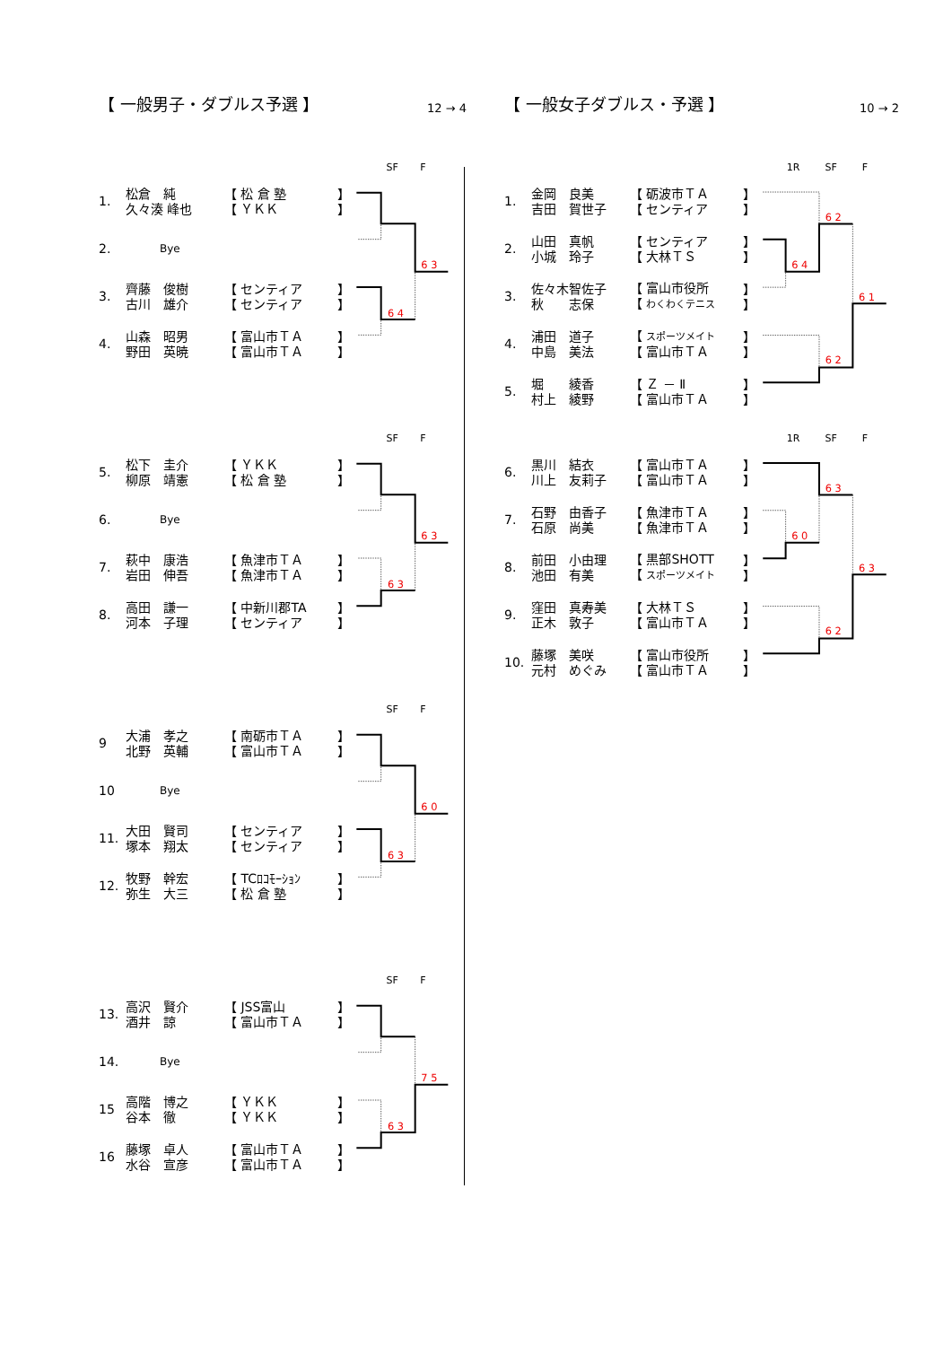【 一般男子・ダブルス予選 】 12 → 4
SF F
| 1. | 松倉 純 久々湊 峰也 | 【 松 倉 塾 【 ＹＫＫ | 】 】 |
| 2. | Bye | | |
| 3. | 齊藤 俊樹 古川 雄介 | 【 センティア 【 センティア | 】 】 |
| 4. | 山森 昭男 野田 英暁 | 【 富山市ＴＡ 【 富山市ＴＡ | 】 】 |
6 3
6 4
SF F
| 5. | 松下 圭介 柳原 靖憲 | 【 ＹＫＫ 【 松 倉 塾 | 】 】 |
| 6. | Bye | | |
| 7. | 萩中 康浩 岩田 伸吾 | 【 魚津市ＴＡ 【 魚津市ＴＡ | 】 】 |
| 8. | 高田 謙一 河本 子理 | 【 中新川郡TA 【 センティア | 】 】 |
6 3
6 3
SF F
| 9 | 大浦 孝之 北野 英輔 | 【 南砺市ＴＡ 【 富山市ＴＡ | 】 】 |
| 10 | Bye | | |
| 11. | 大田 賢司 塚本 翔太 | 【 センティア 【 センティア | 】 】 |
| 12. | 牧野 幹宏 弥生 大三 | 【 TCﾛｺﾓｰｼｮﾝ 【 松 倉 塾 | 】 】 |
6 0
6 3
SF F
| 13. | 高沢 賢介 酒井 諒 | 【 JSS富山 【 富山市ＴＡ | 】 】 |
| 14. | Bye | | |
| 15 | 高階 博之 谷本 徹 | 【 ＹＫＫ 【 ＹＫＫ | 】 】 |
| 16 | 藤塚 卓人 水谷 宣彦 | 【 富山市ＴＡ 【 富山市ＴＡ | 】 】 |
7 5
6 3
【 一般女子ダブルス・予選 】 10 → 2
1R SF F
| 1. | 金岡 良美 吉田 賀世子 | 【 砺波市ＴＡ 【 センティア | 】 】 |
| 2. | 山田 真帆 小城 玲子 | 【 センティア 【 大林ＴＳ | 】 】 |
| 3. | 佐々木智佐子 秋 志保 | 【 富山市役所 【 わくわくテニス | 】 】 |
| 4. | 浦田 道子 中島 美法 | 【 スポーツメイト 【 富山市ＴＡ | 】 】 |
| 5. | 堀 綾香 村上 綾野 | 【 Ｚ － Ⅱ 【 富山市ＴＡ | 】 】 |
6 2
6 4
6 1
6 2
1R SF F
| 6. | 黒川 結衣 川上 友莉子 | 【 富山市ＴＡ 【 富山市ＴＡ | 】 】 |
| 7. | 石野 由香子 石原 尚美 | 【 魚津市ＴＡ 【 魚津市ＴＡ | 】 】 |
| 8. | 前田 小由理 池田 有美 | 【 黒部SHOTT 【 スポーツメイト | 】 】 |
| 9. | 窪田 真寿美 正木 敦子 | 【 大林ＴＳ 【 富山市ＴＡ | 】 】 |
| 10. | 藤塚 美咲 元村 めぐみ | 【 富山市役所 【 富山市ＴＡ | 】 】 |
6 3
6 0
6 3
6 2